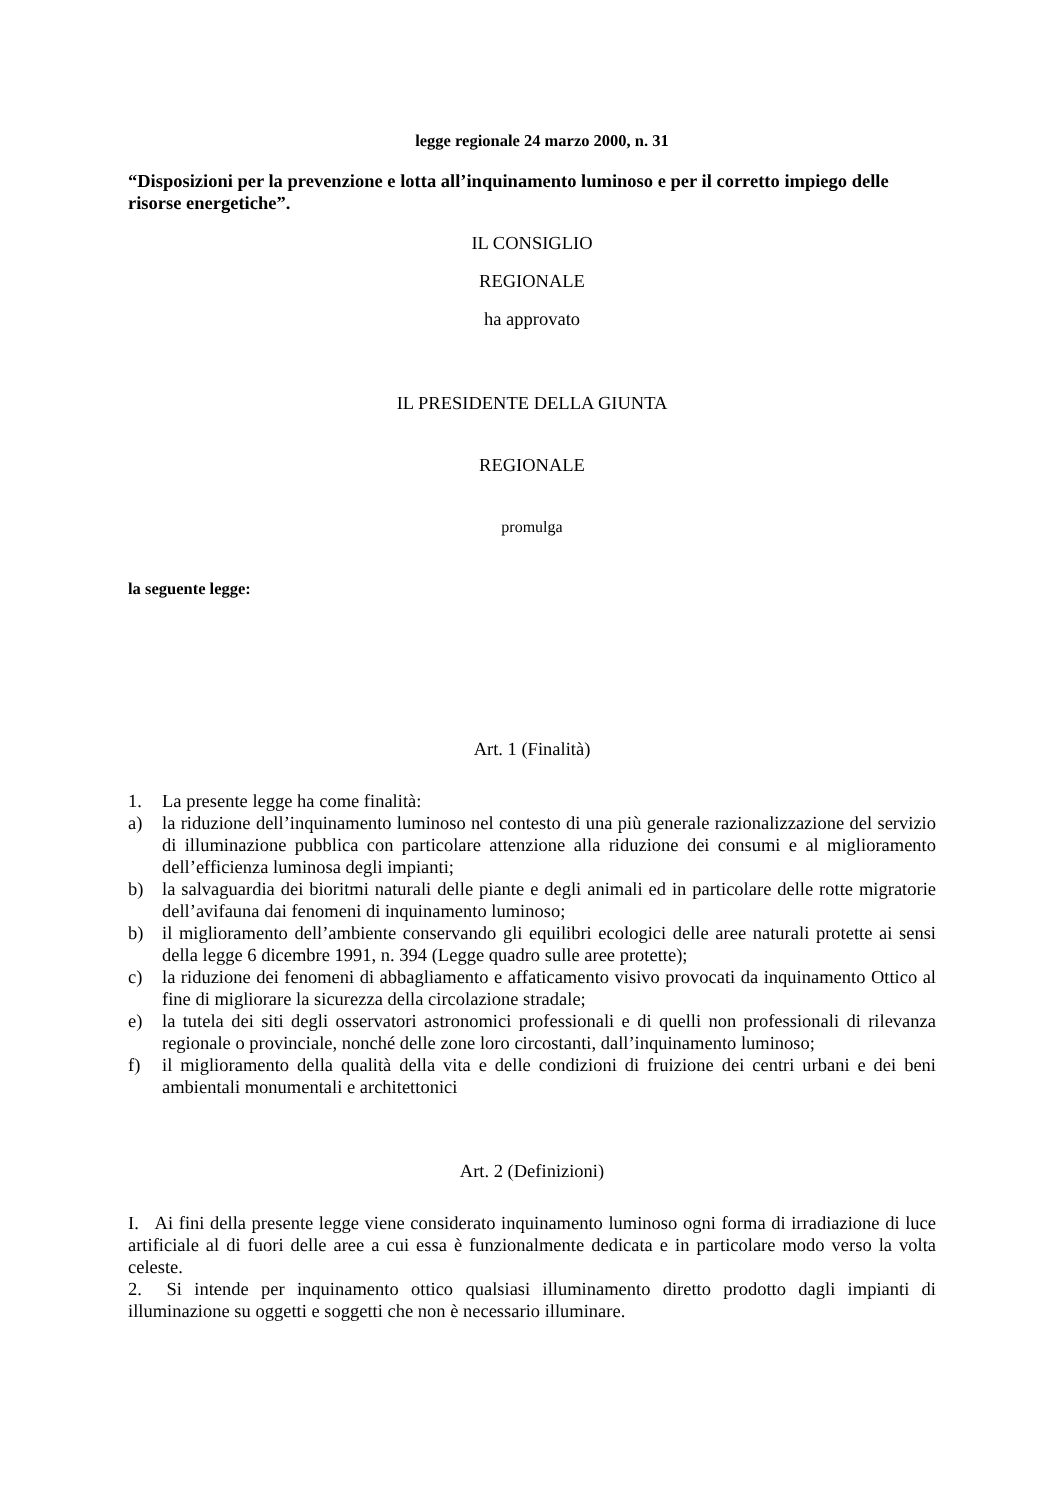legge regionale 24 marzo 2000, n. 31
“Disposizioni per la prevenzione e lotta all’inquinamento luminoso e per il corretto impiego delle risorse energetiche”.
IL CONSIGLIO
REGIONALE
ha approvato
IL PRESIDENTE DELLA GIUNTA
REGIONALE
promulga
la seguente legge:
Art. 1 (Finalità)
1. La presente legge ha come finalità:
a) la riduzione dell’inquinamento luminoso nel contesto di una più generale razionalizzazione del servizio di illuminazione pubblica con particolare attenzione alla riduzione dei consumi e al miglioramento dell’efficienza luminosa degli impianti;
b) la salvaguardia dei bioritmi naturali delle piante e degli animali ed in particolare delle rotte migratorie dell’avifauna dai fenomeni di inquinamento luminoso;
b) il miglioramento dell’ambiente conservando gli equilibri ecologici delle aree naturali protette ai sensi della legge 6 dicembre 1991, n. 394 (Legge quadro sulle aree protette);
c) la riduzione dei fenomeni di abbagliamento e affaticamento visivo provocati da inquinamento Ottico al fine di migliorare la sicurezza della circolazione stradale;
e) la tutela dei siti degli osservatori astronomici professionali e di quelli non professionali di rilevanza regionale o provinciale, nonché delle zone loro circostanti, dall’inquinamento luminoso;
f) il miglioramento della qualità della vita e delle condizioni di fruizione dei centri urbani e dei beni ambientali monumentali e architettonici
Art. 2 (Definizioni)
I. Ai fini della presente legge viene considerato inquinamento luminoso ogni forma di irradiazione di luce artificiale al di fuori delle aree a cui essa è funzionalmente dedicata e in particolare modo verso la volta celeste.
2. Si intende per inquinamento ottico qualsiasi illuminamento diretto prodotto dagli impianti di illuminazione su oggetti e soggetti che non è necessario illuminare.